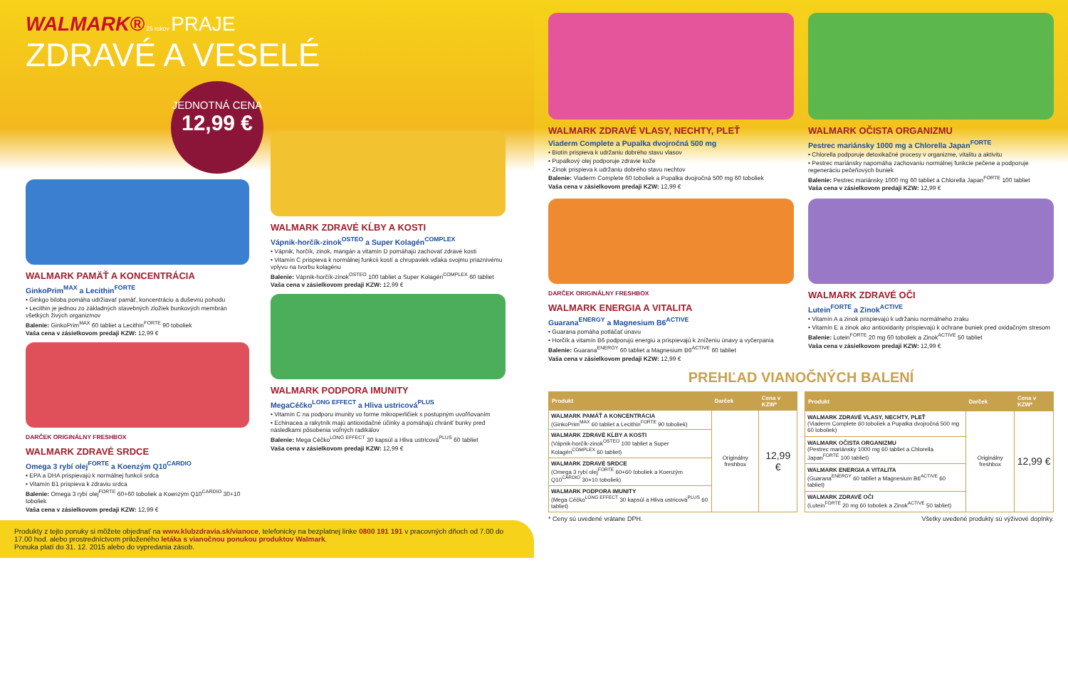WALMARK® 25 rokov PRAJE
ZDRAVÉ A VESELÉ
JEDNOTNÁ CENA
12,99 €
WALMARK PAMÄŤ A KONCENTRÁCIA
GinkoPrim<sup>MAX</sup> a Lecithin<sup>FORTE</sup>
• Ginkgo biloba pomáha udržiavať pamäť, koncentráciu a duševnú pohodu
• Lecithin je jednou zo základných stavebných zložiek bunkových membrán všetkých živých organizmov
Balenie: GinkoPrim<sup>MAX</sup> 60 tabliet a Lecithin<sup>FORTE</sup> 90 toboliek
Vaša cena v zásielkovom predaji KZW: 12,99 €
DARČEK ORIGINÁLNY FRESHBOX
WALMARK ZDRAVÉ SRDCE
Omega 3 rybí olej<sup>FORTE</sup> a Koenzým Q10<sup>CARDIO</sup>
• EPA a DHA prispievajú k normálnej funkcii srdca
• Vitamín B1 prispieva k zdraviu srdca
Balenie: Omega 3 rybí olej<sup>FORTE</sup> 60+60 toboliek a Koenzým Q10<sup>CARDIO</sup> 30+10 toboliek
Vaša cena v zásielkovom predaji KZW: 12,99 €
WALMARK ZDRAVÉ KĹBY A KOSTI
Vápnik-horčík-zinok<sup>OSTEO</sup> a Super Kolagén<sup>COMPLEX</sup>
• Vápnik, horčík, zinok, mangán a vitamín D pomáhajú zachovať zdravé kosti
• Vitamín C prispieva k normálnej funkcii kostí a chrupaviek vďaka svojmu priaznivému vplyvu na tvorbu kolagénu
Balenie: Vápnik-horčík-zinok<sup>OSTEO</sup> 100 tabliet a Super Kolagén<sup>COMPLEX</sup> 60 tabliet
Vaša cena v zásielkovom predaji KZW: 12,99 €
WALMARK PODPORA IMUNITY
MegaCéčko<sup>LONG EFFECT</sup> a Hliva ustricová<sup>PLUS</sup>
• Vitamín C na podporu imunity vo forme mikroperličiek s postupným uvoľňovaním
• Echinacea a rakytník majú antioxidačné účinky a pomáhajú chrániť bunky pred následkami pôsobenia voľných radikálov
Balenie: Mega Céčko<sup>LONG EFFECT</sup> 30 kapsúl a Hliva ustricová<sup>PLUS</sup> 60 tabliet
Vaša cena v zásielkovom predaji KZW: 12,99 €
Produkty z tejto ponuky si môžete objednať na www.klubzdravia.sk/vianoce, telefonicky na bezplatnej linke 0800 191 191 v pracovných dňoch od 7.00 do 17.00 hod. alebo prostredníctvom priloženého letáka s vianočnou ponukou produktov Walmark.
Ponuka platí do 31. 12. 2015 alebo do vypredania zásob.
WALMARK ZDRAVÉ VLASY, NECHTY, PLEŤ
Viaderm Complete a Pupalka dvojročná 500 mg
• Biotín prispieva k udržaniu dobrého stavu vlasov
• Pupalkový olej podporuje zdravie kože
• Zinok prispieva k udržaniu dobrého stavu nechtov
Balenie: Viaderm Complete 60 toboliek a Pupalka dvojročná 500 mg 60 toboliek
Vaša cena v zásielkovom predaji KZW: 12,99 €
WALMARK OČISTA ORGANIZMU
Pestrec mariánsky 1000 mg a Chlorella Japan<sup>FORTE</sup>
• Chlorella podporuje detoxikačné procesy v organizme, vitalitu a aktivitu
• Pestrec mariánsky napomáha zachovaniu normálnej funkcie pečene a podporuje regeneráciu pečeňových buniek
Balenie: Pestrec mariánsky 1000 mg 60 tabliet a Chlorella Japan<sup>FORTE</sup> 100 tabliet
Vaša cena v zásielkovom predaji KZW: 12,99 €
DARČEK ORIGINÁLNY FRESHBOX
WALMARK ENERGIA A VITALITA
Guarana<sup>ENERGY</sup> a Magnesium B6<sup>ACTIVE</sup>
• Guarana pomáha potláčať únavu
• Horčík a vitamín B6 podporujú energiu a prispievajú k zníženiu únavy a vyčerpania
Balenie: Guarana<sup>ENERGY</sup> 60 tabliet a Magnesium B6<sup>ACTIVE</sup> 60 tabliet
Vaša cena v zásielkovom predaji KZW: 12,99 €
WALMARK ZDRAVÉ OČI
Lutein<sup>FORTE</sup> a Zinok<sup>ACTIVE</sup>
• Vitamín A a zinok prispievajú k udržaniu normálneho zraku
• Vitamín E a zinok ako antioxidanty prispievajú k ochrane buniek pred oxidačným stresom
Balenie: Lutein<sup>FORTE</sup> 20 mg 60 toboliek a Zinok<sup>ACTIVE</sup> 50 tabliet
Vaša cena v zásielkovom predaji KZW: 12,99 €
PREHĽAD VIANOČNÝCH BALENÍ
| Produkt | Darček | Cena v KZW* |
| --- | --- | --- |
| WALMARK PAMÄŤ A KONCENTRÁCIA (GinkoPrim<sup>MAX</sup> 60 tabliet a Lecithin<sup>FORTE</sup> 90 toboliek) | Originálny freshbox | 12,99 € |
| WALMARK ZDRAVÉ KĹBY A KOSTI (Vápnik-horčík-zinok<sup>OSTEO</sup> 100 tabliet a Super Kolagén<sup>COMPLEX</sup> 60 tabliet) | | |
| WALMARK ZDRAVÉ SRDCE (Omega 3 rybí olej<sup>FORTE</sup> 60+60 toboliek a Koenzým Q10<sup>CARDIO</sup> 30+10 toboliek) | | |
| WALMARK PODPORA IMUNITY (Mega Céčko<sup>LONG EFFECT</sup> 30 kapsúl a Hliva ustricová<sup>PLUS</sup> 60 tabliet) | | |
| Produkt | Darček | Cena v KZW* |
| --- | --- | --- |
| WALMARK ZDRAVÉ VLASY, NECHTY, PLEŤ (Viaderm Complete 60 toboliek a Pupalka dvojročná 500 mg 60 toboliek) | Originálny freshbox | 12,99 € |
| WALMARK OČISTA ORGANIZMU (Pestrec mariánsky 1000 mg 60 tabliet a Chlorella Japan<sup>FORTE</sup> 100 tabliet) | | |
| WALMARK ENERGIA A VITALITA (Guarana<sup>ENERGY</sup> 60 tabliet a Magnesium B6<sup>ACTIVE</sup> 60 tabliet) | | |
| WALMARK ZDRAVÉ OČI (Lutein<sup>FORTE</sup> 20 mg 60 toboliek a Zinok<sup>ACTIVE</sup> 50 tabliet) | | |
* Ceny sú uvedené vrátane DPH. Všetky uvedené produkty sú výživové doplnky.